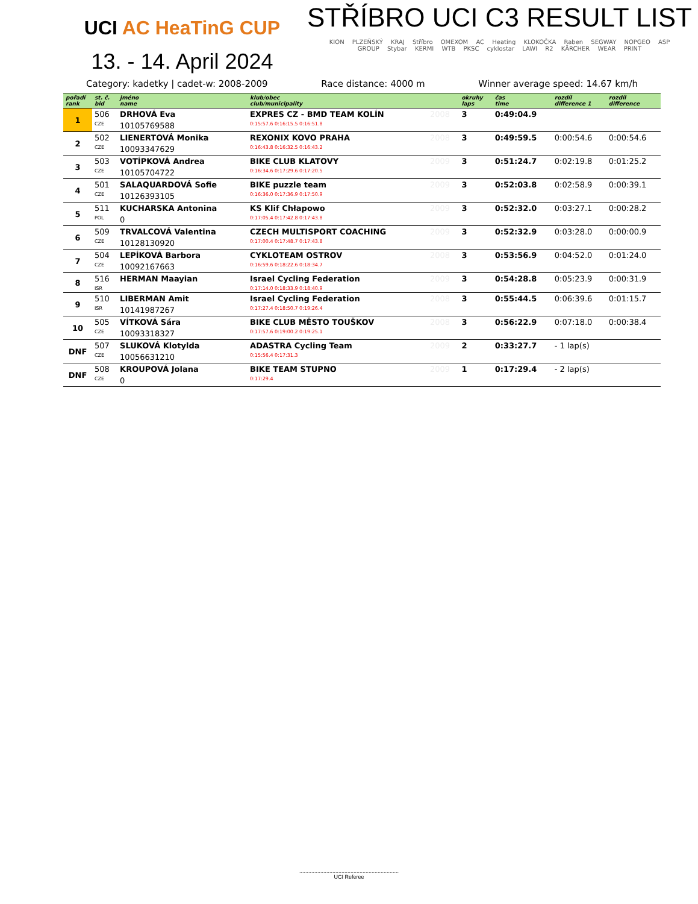UCI AC HeaTinG CUP
13. - 14. April 2024
STŘÍBRO UCI C3 RESULT LIST
KION PLZEŇSKÝ KRAJ Stříbro OMEXOM AC Heating KLOKOČKA Raben SEGWAY NOPGEO ASP GROUP Stybar KERMI WTB PKSC cyklostar LAWI R2 KÄRCHER WEAR PRINT
Category: kadetky | cadet-w: 2008-2009 Race distance: 4000 m Winner average speed: 14.67 km/h
| pořadí rank | st. č. bid | jméno name | klub/obec club/municipality | | okruhy laps | čas time | rozdíl difference 1 | rozdíl difference |
| --- | --- | --- | --- | --- | --- | --- | --- | --- |
| 1 | 506 | DRHOVÁ Eva | EXPRES CZ - BMD TEAM KOLÍN | 2008 | 3 | 0:49:04.9 | | |
| | CZE | 10105769588 | 0:15:57.6 0:16:15.5 0:16:51.8 | | | | | |
| 2 | 502 | LIENERTOVÁ Monika | REXONIX KOVO PRAHA | 2008 | 3 | 0:49:59.5 | 0:00:54.6 | 0:00:54.6 |
| | CZE | 10093347629 | 0:16:43.8 0:16:32.5 0:16:43.2 | | | | | |
| 3 | 503 | VOTÍPKOVÁ Andrea | BIKE CLUB KLATOVY | 2009 | 3 | 0:51:24.7 | 0:02:19.8 | 0:01:25.2 |
| | CZE | 10105704722 | 0:16:34.6 0:17:29.6 0:17:20.5 | | | | | |
| 4 | 501 | SALAQUARDOVÁ Sofie | BIKE puzzle team | 2009 | 3 | 0:52:03.8 | 0:02:58.9 | 0:00:39.1 |
| | CZE | 10126393105 | 0:16:36.0 0:17:36.9 0:17:50.9 | | | | | |
| 5 | 511 | KUCHARSKA Antonina | KS Klif Chłapowo | 2009 | 3 | 0:52:32.0 | 0:03:27.1 | 0:00:28.2 |
| | POL | 0 | 0:17:05.4 0:17:42.8 0:17:43.8 | | | | | |
| 6 | 509 | TRVALCOVÁ Valentina | CZECH MULTISPORT COACHING | 2009 | 3 | 0:52:32.9 | 0:03:28.0 | 0:00:00.9 |
| | CZE | 10128130920 | 0:17:00.4 0:17:48.7 0:17:43.8 | | | | | |
| 7 | 504 | LEPÍKOVÁ Barbora | CYKLOTEAM OSTROV | 2008 | 3 | 0:53:56.9 | 0:04:52.0 | 0:01:24.0 |
| | CZE | 10092167663 | 0:16:59.6 0:18:22.6 0:18:34.7 | | | | | |
| 8 | 516 | HERMAN Maayian | Israel Cycling Federation | 2009 | 3 | 0:54:28.8 | 0:05:23.9 | 0:00:31.9 |
| | ISR | | 0:17:14.0 0:18:33.9 0:18:40.9 | | | | | |
| 9 | 510 | LIBERMAN Amit | Israel Cycling Federation | 2008 | 3 | 0:55:44.5 | 0:06:39.6 | 0:01:15.7 |
| | ISR | 10141987267 | 0:17:27.4 0:18:50.7 0:19:26.4 | | | | | |
| 10 | 505 | VÍTKOVÁ Sára | BIKE CLUB MĚSTO TOUŠKOV | 2008 | 3 | 0:56:22.9 | 0:07:18.0 | 0:00:38.4 |
| | CZE | 10093318327 | 0:17:57.6 0:19:00.2 0:19:25.1 | | | | | |
| DNF | 507 | SLUKOVÁ Klotylda | ADASTRA Cycling Team | 2009 | 2 | 0:33:27.7 | - 1 lap(s) | |
| | CZE | 10056631210 | 0:15:56.4 0:17:31.3 | | | | | |
| DNF | 508 | KROUPOVÁ Jolana | BIKE TEAM STUPNO | 2009 | 1 | 0:17:29.4 | - 2 lap(s) | |
| | CZE | 0 | 0:17:29.4 | | | | | |
..................................................................
UCI Referee